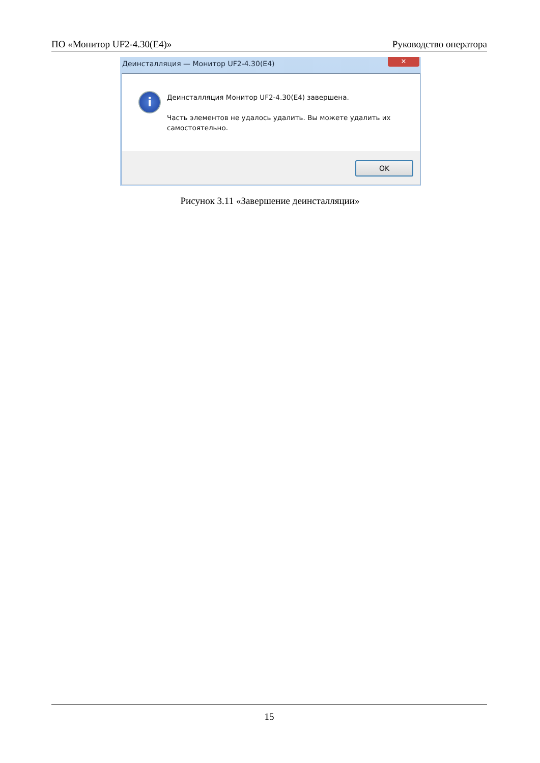ПО «Монитор UF2-4.30(E4)» Руководство оператора
Деинсталляция — Монитор UF2-4.30(E4)
✕
i
Деинсталляция Монитор UF2-4.30(E4) завершена.
Часть элементов не удалось удалить. Вы можете удалить их
самостоятельно.
OK
Рисунок 3.11 «Завершение деинсталляции»
15